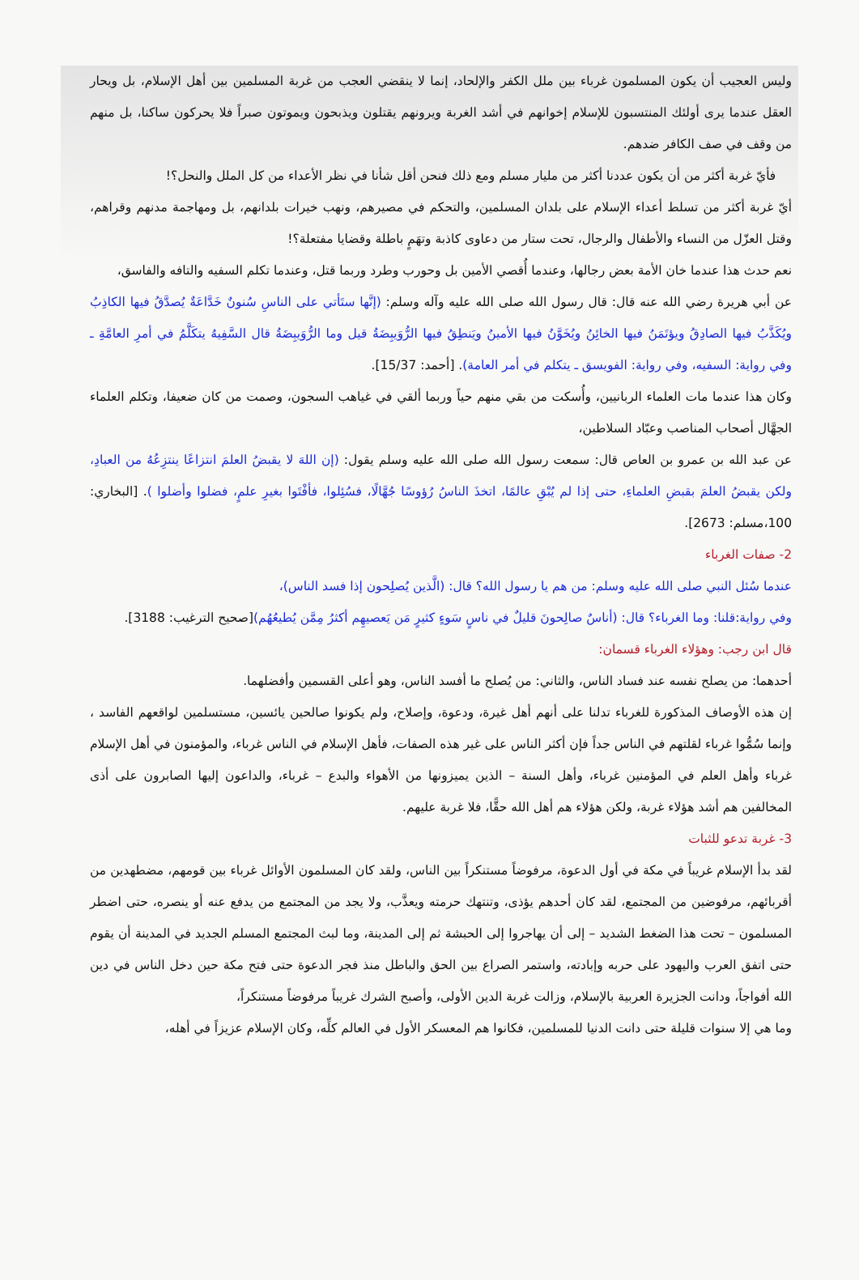وليس العجيب أن يكون المسلمون غرباء بين ملل الكفر والإلحاد، إنما لا ينقضي العجب من غربة المسلمين بين أهل الإسلام، بل ويحار العقل عندما يرى أولئك المنتسبون للإسلام إخوانهم في أشد الغربة ويرونهم يقتلون ويذبحون ويموتون صبراً فلا يحركون ساكنا، بل منهم من وقف في صف الكافر ضدهم.
فأيّ غربة أكثر من أن يكون عددنا أكثر من مليار مسلم ومع ذلك فنحن أقل شأنا في نظر الأعداء من كل الملل والنحل؟!
أيّ غربة أكثر من تسلط أعداء الإسلام على بلدان المسلمين، والتحكم في مصيرهم، ونهب خيرات بلدانهم، بل ومهاجمة مدنهم وقراهم، وقتل العزّل من النساء والأطفال والرجال، تحت ستار من دعاوى كاذبة وتهَمٍ باطلة وقضايا مفتعلة؟!
نعم حدث هذا عندما خان الأمة بعض رجالها، وعندما أُقصي الأمين بل وحورب وطرد وربما قتل، وعندما تكلم السفيه والتافه والفاسق،
عن أبي هريرة رضي الله عنه قال: قال رسول الله صلى الله عليه وآله وسلم: (إنَّها ستَأتي على الناسِ سُنونٌ خَدَّاعَةٌ يُصدَّقُ فيها الكاذِبُ ويُكَذَّبُ فيها الصادِقُ ويؤتَمَنُ فيها الخائِنُ ويُخَوَّنُ فيها الأمينُ ويَنطِقُ فيها الرُّوَيبِضَةُ قيل وما الرُّوَيبِضَةُ قال السَّفِيهُ يتكَلَّمُ في أمرِ العامَّةِ ـ وفي رواية: السفيه، وفي رواية: الفويسق ـ يتكلم في أمر العامة). [أحمد: 15/37].
وكان هذا عندما مات العلماء الربانيين، وأُسكت من بقي منهم حياً وربما ألقي في غياهب السجون، وصمت من كان ضعيفا، وتكلم العلماء الجهَّال أصحاب المناصب وعبّاد السلاطين،
عن عبد الله بن عمرو بن العاص قال: سمعت رسول الله صلى الله عليه وسلم يقول: (إن اللهَ لا يقبضُ العلمَ انتزاعًا ينتزِعُهُ من العبادِ، ولكن يقبضُ العلمَ بقبضِ العلماءِ، حتى إذا لم يُبْقِ عالمًا، اتخذَ الناسُ رُؤوسًا جُهَّالًا، فسُئِلوا، فأفْتَوا بغيرِ علمٍ، فضلوا وأضلوا ). [البخاري: 100،مسلم: 2673].
2- صفات الغرباء
عندما سُئل النبي صلى الله عليه وسلم: من هم يا رسول الله؟ قال: (الَّذين يُصلِحون إذا فسد الناس)،
وفي رواية:قلنا: وما الغرباء؟ قال: (أناسٌ صالِحونَ قليلٌ في ناسٍ سَوءٍ كثيرٍ مَن يَعصيهِم أكثرُ مِمَّن يُطيعُهُم)[صحيح الترغيب: 3188].
قال ابن رجب: وهؤلاء الغرباء قسمان:
أحدهما: من يصلح نفسه عند فساد الناس، والثاني: من يُصلح ما أفسد الناس، وهو أعلى القسمين وأفضلهما.
إن هذه الأوصاف المذكورة للغرباء تدلنا على أنهم أهل غيرة، ودعوة، وإصلاح، ولم يكونوا صالحين يائسين، مستسلمين لواقعهم الفاسد ، وإنما سُمُّوا غرباء لقلتهم في الناس جداً فإن أكثر الناس على غير هذه الصفات، فأهل الإسلام في الناس غرباء، والمؤمنون في أهل الإسلام غرباء وأهل العلم في المؤمنين غرباء، وأهل السنة – الذين يميزونها من الأهواء والبدع – غرباء، والداعون إليها الصابرون على أذى المخالفين هم أشد هؤلاء غربة، ولكن هؤلاء هم أهل الله حقًّا، فلا غربة عليهم.
3- غربة تدعو للثبات
لقد بدأ الإسلام غريباً في مكة في أول الدعوة، مرفوضاً مستنكراً بين الناس، ولقد كان المسلمون الأوائل غرباء بين قومهم، مضطهدين من أقربائهم، مرفوضين من المجتمع، لقد كان أحدهم يؤذى، وتنتهك حرمته ويعذَّب، ولا يجد من المجتمع من يدفع عنه أو ينصره، حتى اضطر المسلمون – تحت هذا الضغط الشديد – إلى أن يهاجروا إلى الحبشة ثم إلى المدينة، وما لبث المجتمع المسلم الجديد في المدينة أن يقوم حتى اتفق العرب واليهود على حربه وإبادته، واستمر الصراع بين الحق والباطل منذ فجر الدعوة حتى فتح مكة حين دخل الناس في دين الله أفواجاً، ودانت الجزيرة العربية بالإسلام، وزالت غربة الدين الأولى، وأصبح الشرك غريباً مرفوضاً مستنكراً،
وما هي إلا سنوات قليلة حتى دانت الدنيا للمسلمين، فكانوا هم المعسكر الأول في العالم كلِّه، وكان الإسلام عزيزاً في أهله،